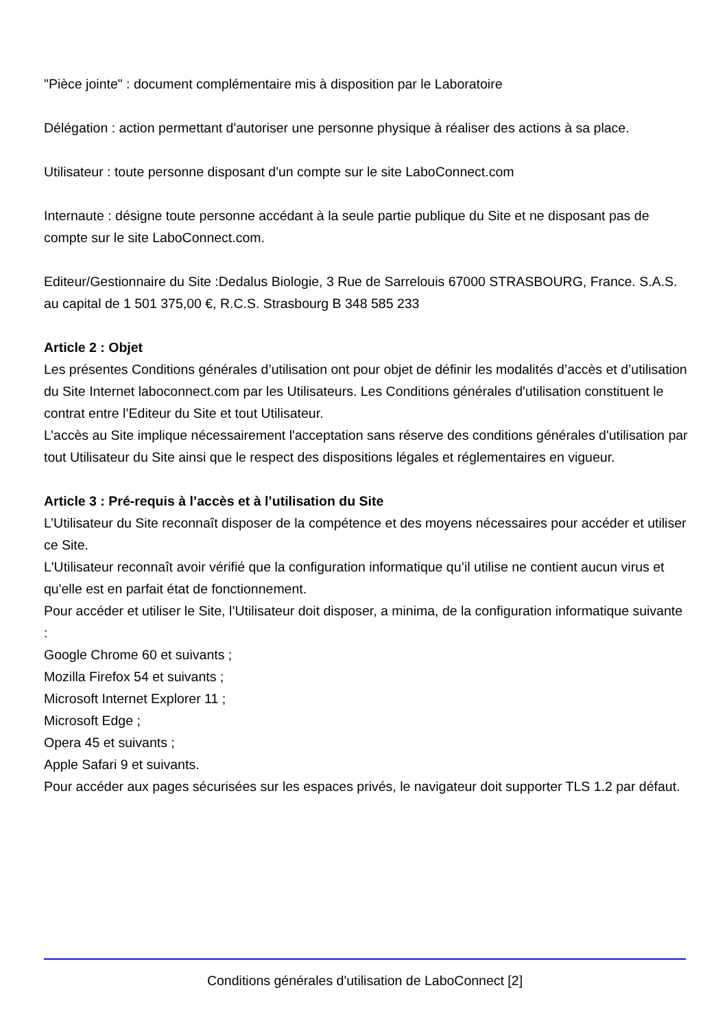"Pièce jointe" : document complémentaire mis à disposition par le Laboratoire
Délégation : action permettant d'autoriser une personne physique à réaliser des actions à sa place.
Utilisateur : toute personne disposant d'un compte sur le site LaboConnect.com
Internaute : désigne toute personne accédant à la seule partie publique du Site et ne disposant pas de compte sur le site LaboConnect.com.
Editeur/Gestionnaire du Site :Dedalus Biologie, 3 Rue de Sarrelouis 67000 STRASBOURG, France. S.A.S. au capital de 1 501 375,00 €, R.C.S. Strasbourg B 348 585 233
Article 2 : Objet
Les présentes Conditions générales d’utilisation ont pour objet de définir les modalités d’accès et d’utilisation du Site Internet laboconnect.com par les Utilisateurs. Les Conditions générales d'utilisation constituent le contrat entre l’Editeur du Site et tout Utilisateur.
L’accès au Site implique nécessairement l'acceptation sans réserve des conditions générales d'utilisation par tout Utilisateur du Site ainsi que le respect des dispositions légales et réglementaires en vigueur.
Article 3 : Pré-requis à l’accès et à l’utilisation du Site
L’Utilisateur du Site reconnaît disposer de la compétence et des moyens nécessaires pour accéder et utiliser ce Site.
L'Utilisateur reconnaît avoir vérifié que la configuration informatique qu’il utilise ne contient aucun virus et qu'elle est en parfait état de fonctionnement.
Pour accéder et utiliser le Site, l’Utilisateur doit disposer, a minima, de la configuration informatique suivante :
Google Chrome 60 et suivants ;
Mozilla Firefox 54 et suivants ;
Microsoft Internet Explorer 11 ;
Microsoft Edge ;
Opera 45 et suivants ;
Apple Safari 9 et suivants.
Pour accéder aux pages sécurisées sur les espaces privés, le navigateur doit supporter TLS 1.2 par défaut.
Conditions générales d'utilisation de LaboConnect [2]